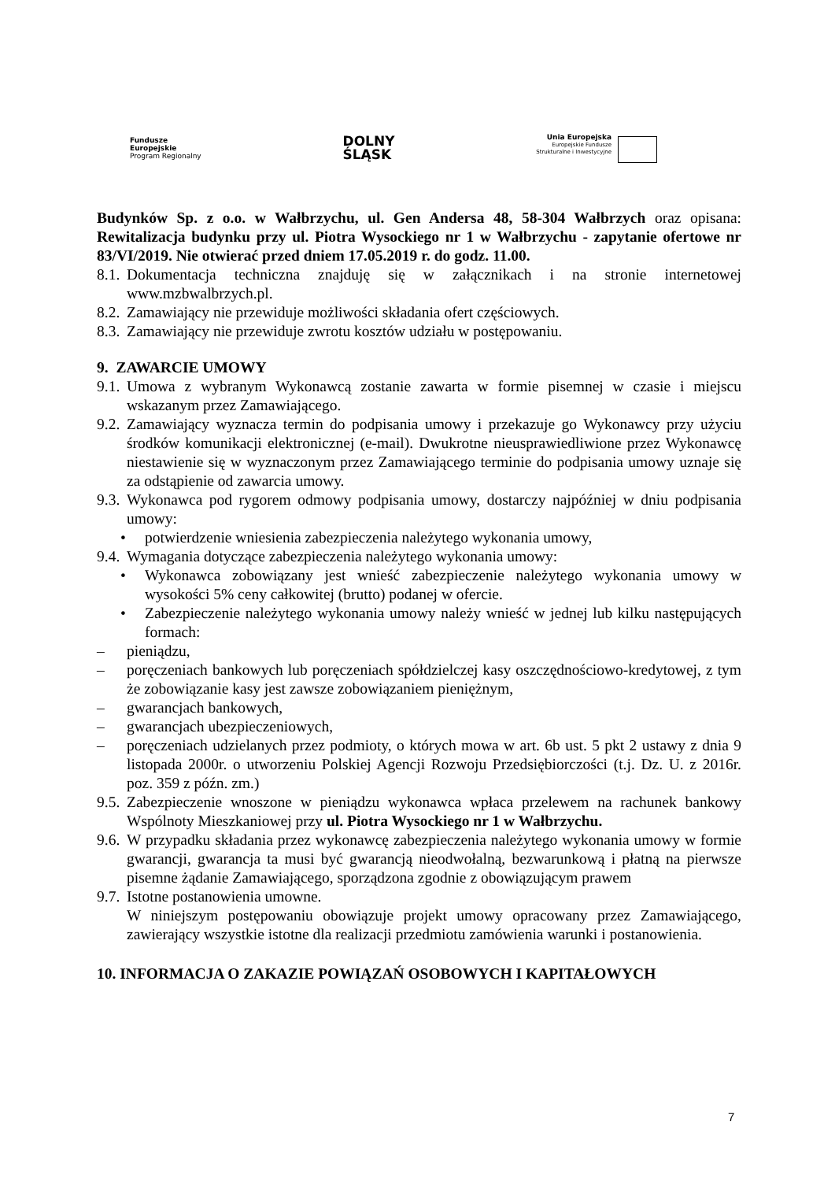Fundusze
Europejskie
Program Regionalny
DOLNY
ŚLĄSK
Unia Europejska
Europejskie Fundusze
Strukturalne i Inwestycyjne
Budynków Sp. z o.o. w Wałbrzychu, ul. Gen Andersa 48, 58-304 Wałbrzych oraz opisana: Rewitalizacja budynku przy ul. Piotra Wysockiego nr 1 w Wałbrzychu - zapytanie ofertowe nr 83/VI/2019. Nie otwierać przed dniem 17.05.2019 r. do godz. 11.00.
8.1. Dokumentacja techniczna znajduję się w załącznikach i na stronie internetowej www.mzbwalbrzych.pl.
8.2. Zamawiający nie przewiduje możliwości składania ofert częściowych.
8.3. Zamawiający nie przewiduje zwrotu kosztów udziału w postępowaniu.
9. ZAWARCIE UMOWY
9.1. Umowa z wybranym Wykonawcą zostanie zawarta w formie pisemnej w czasie i miejscu wskazanym przez Zamawiającego.
9.2. Zamawiający wyznacza termin do podpisania umowy i przekazuje go Wykonawcy przy użyciu środków komunikacji elektronicznej (e-mail). Dwukrotne nieusprawiedliwione przez Wykonawcę niestawienie się w wyznaczonym przez Zamawiającego terminie do podpisania umowy uznaje się za odstąpienie od zawarcia umowy.
9.3. Wykonawca pod rygorem odmowy podpisania umowy, dostarczy najpóźniej w dniu podpisania umowy:
• potwierdzenie wniesienia zabezpieczenia należytego wykonania umowy,
9.4. Wymagania dotyczące zabezpieczenia należytego wykonania umowy:
• Wykonawca zobowiązany jest wnieść zabezpieczenie należytego wykonania umowy w wysokości 5% ceny całkowitej (brutto) podanej w ofercie.
• Zabezpieczenie należytego wykonania umowy należy wnieść w jednej lub kilku następujących formach:
– pieniądzu,
– poręczeniach bankowych lub poręczeniach spółdzielczej kasy oszczędnościowo-kredytowej, z tym że zobowiązanie kasy jest zawsze zobowiązaniem pieniężnym,
– gwarancjach bankowych,
– gwarancjach ubezpieczeniowych,
– poręczeniach udzielanych przez podmioty, o których mowa w art. 6b ust. 5 pkt 2 ustawy z dnia 9 listopada 2000r. o utworzeniu Polskiej Agencji Rozwoju Przedsiębiorczości (t.j. Dz. U. z 2016r. poz. 359 z późn. zm.)
9.5. Zabezpieczenie wnoszone w pieniądzu wykonawca wpłaca przelewem na rachunek bankowy Wspólnoty Mieszkaniowej przy ul. Piotra Wysockiego nr 1 w Wałbrzychu.
9.6. W przypadku składania przez wykonawcę zabezpieczenia należytego wykonania umowy w formie gwarancji, gwarancja ta musi być gwarancją nieodwołalną, bezwarunkową i płatną na pierwsze pisemne żądanie Zamawiającego, sporządzona zgodnie z obowiązującym prawem
9.7. Istotne postanowienia umowne.
W niniejszym postępowaniu obowiązuje projekt umowy opracowany przez Zamawiającego, zawierający wszystkie istotne dla realizacji przedmiotu zamówienia warunki i postanowienia.
10. INFORMACJA O ZAKAZIE POWIĄZAŃ OSOBOWYCH I KAPITAŁOWYCH
7